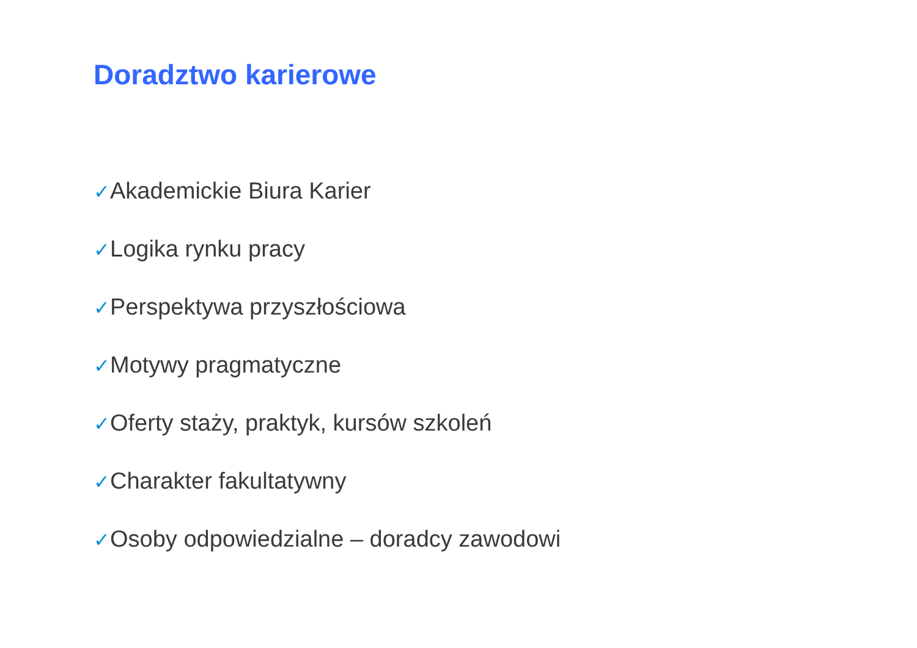Doradztwo karierowe
✓Akademickie Biura Karier
✓Logika rynku pracy
✓Perspektywa przyszłościowa
✓Motywy pragmatyczne
✓Oferty staży, praktyk, kursów szkoleń
✓Charakter fakultatywny
✓Osoby odpowiedzialne – doradcy zawodowi